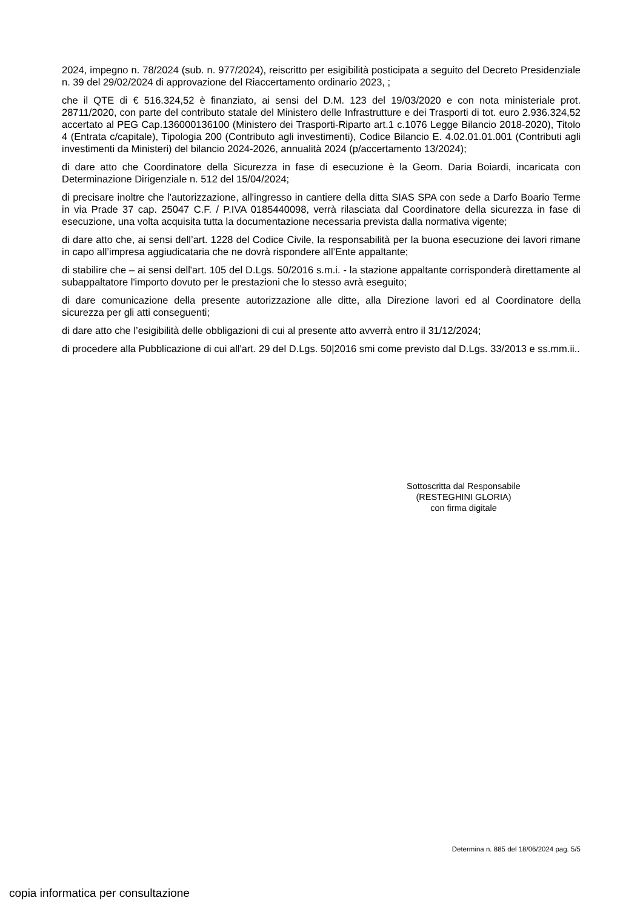2024, impegno n. 78/2024 (sub. n. 977/2024), reiscritto per esigibilità posticipata a seguito del Decreto Presidenziale n. 39 del 29/02/2024 di approvazione del Riaccertamento ordinario 2023, ;
che il QTE di € 516.324,52 è finanziato, ai sensi del D.M. 123 del 19/03/2020 e con nota ministeriale prot. 28711/2020, con parte del contributo statale del Ministero delle Infrastrutture e dei Trasporti di tot. euro 2.936.324,52 accertato al PEG Cap.136000136100 (Ministero dei Trasporti-Riparto art.1 c.1076 Legge Bilancio 2018-2020), Titolo 4 (Entrata c/capitale), Tipologia 200 (Contributo agli investimenti), Codice Bilancio E. 4.02.01.01.001 (Contributi agli investimenti da Ministeri) del bilancio 2024-2026, annualità 2024 (p/accertamento 13/2024);
di dare atto che Coordinatore della Sicurezza in fase di esecuzione è la Geom. Daria Boiardi, incaricata con Determinazione Dirigenziale n. 512 del 15/04/2024;
di precisare inoltre che l'autorizzazione, all'ingresso in cantiere della ditta SIAS SPA con sede a Darfo Boario Terme in via Prade 37 cap. 25047 C.F. / P.IVA 0185440098, verrà rilasciata dal Coordinatore della sicurezza in fase di esecuzione, una volta acquisita tutta la documentazione necessaria prevista dalla normativa vigente;
di dare atto che, ai sensi dell’art. 1228 del Codice Civile, la responsabilità per la buona esecuzione dei lavori rimane in capo all’impresa aggiudicataria che ne dovrà rispondere all’Ente appaltante;
di stabilire che – ai sensi dell'art. 105 del D.Lgs. 50/2016 s.m.i. - la stazione appaltante corrisponderà direttamente al subappaltatore l'importo dovuto per le prestazioni che lo stesso avrà eseguito;
di dare comunicazione della presente autorizzazione alle ditte, alla Direzione lavori ed al Coordinatore della sicurezza per gli atti conseguenti;
di dare atto che l’esigibilità delle obbligazioni di cui al presente atto avverrà entro il 31/12/2024;
di procedere alla Pubblicazione di cui all'art. 29 del D.Lgs. 50|2016 smi come previsto dal D.Lgs. 33/2013 e ss.mm.ii..
Sottoscritta dal Responsabile
(RESTEGHINI GLORIA)
con firma digitale
Determina n. 885 del 18/06/2024 pag. 5/5
copia informatica per consultazione